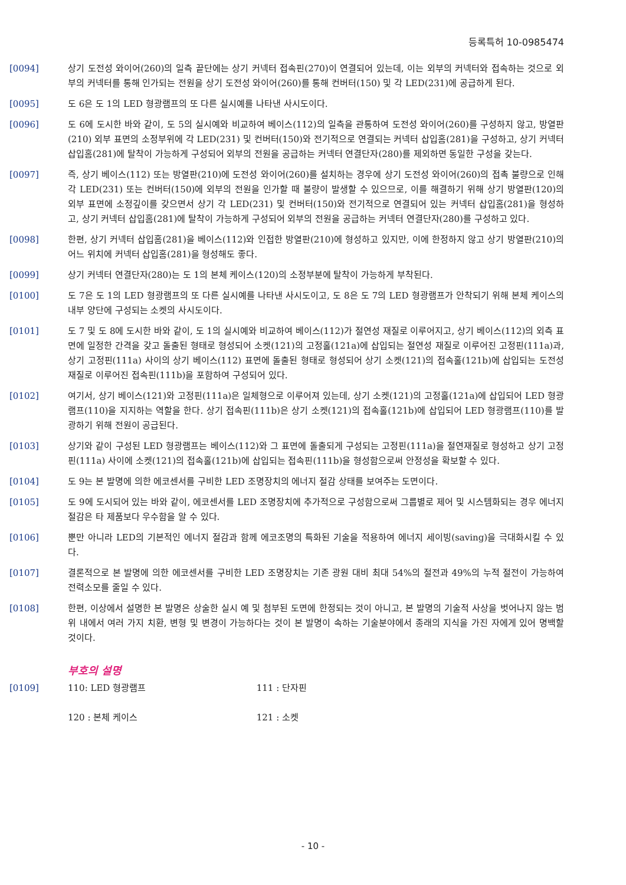등록특허 10-0985474
[0094] 상기 도전성 와이어(260)의 일측 끝단에는 상기 커넥터 접속핀(270)이 연결되어 있는데, 이는 외부의 커넥터와 접속하는 것으로 외부의 커넥터를 통해 인가되는 전원을 상기 도전성 와이어(260)를 통해 컨버터(150) 및 각 LED(231)에 공급하게 된다.
[0095] 도 6은 도 1의 LED 형광램프의 또 다른 실시예를 나타낸 사시도이다.
[0096] 도 6에 도시한 바와 같이, 도 5의 실시예와 비교하여 베이스(112)의 일측을 관통하여 도전성 와이어(260)를 구성하지 않고, 방열판(210) 외부 표면의 소정부위에 각 LED(231) 및 컨버터(150)와 전기적으로 연결되는 커넥터 삽입홈(281)을 구성하고, 상기 커넥터 삽입홈(281)에 탈착이 가능하게 구성되어 외부의 전원을 공급하는 커넥터 연결단자(280)를 제외하면 동일한 구성을 갖는다.
[0097] 즉, 상기 베이스(112) 또는 방열판(210)에 도전성 와이어(260)를 설치하는 경우에 상기 도전성 와이어(260)의 접촉 불량으로 인해 각 LED(231) 또는 컨버터(150)에 외부의 전원을 인가할 때 불량이 발생할 수 있으므로, 이를 해결하기 위해 상기 방열판(120)의 외부 표면에 소정깊이를 갖으면서 상기 각 LED(231) 및 컨버터(150)와 전기적으로 연결되어 있는 커넥터 삽입홈(281)을 형성하고, 상기 커넥터 삽입홈(281)에 탈착이 가능하게 구성되어 외부의 전원을 공급하는 커넥터 연결단자(280)를 구성하고 있다.
[0098] 한편, 상기 커넥터 삽입홈(281)을 베이스(112)와 인접한 방열판(210)에 형성하고 있지만, 이에 한정하지 않고 상기 방열판(210)의 어느 위치에 커넥터 삽입홈(281)을 형성해도 좋다.
[0099] 상기 커넥터 연결단자(280)는 도 1의 본체 케이스(120)의 소정부분에 탈착이 가능하게 부착된다.
[0100] 도 7은 도 1의 LED 형광램프의 또 다른 실시예를 나타낸 사시도이고, 도 8은 도 7의 LED 형광램프가 안착되기 위해 본체 케이스의 내부 양단에 구성되는 소켓의 사시도이다.
[0101] 도 7 및 도 8에 도시한 바와 같이, 도 1의 실시예와 비교하여 베이스(112)가 절연성 재질로 이루어지고, 상기 베이스(112)의 외측 표면에 일정한 간격을 갖고 돌출된 형태로 형성되어 소켓(121)의 고정홀(121a)에 삽입되는 절연성 재질로 이루어진 고정핀(111a)과, 상기 고정핀(111a) 사이의 상기 베이스(112) 표면에 돌출된 형태로 형성되어 상기 소켓(121)의 접속홀(121b)에 삽입되는 도전성 재질로 이루어진 접속핀(111b)을 포함하여 구성되어 있다.
[0102] 여기서, 상기 베이스(121)와 고정핀(111a)은 일체형으로 이루어져 있는데, 상기 소켓(121)의 고정홀(121a)에 삽입되어 LED 형광램프(110)을 지지하는 역할을 한다. 상기 접속핀(111b)은 상기 소켓(121)의 접속홀(121b)에 삽입되어 LED 형광램프(110)를 발광하기 위해 전원이 공급된다.
[0103] 상기와 같이 구성된 LED 형광램프는 베이스(112)와 그 표면에 돌출되게 구성되는 고정핀(111a)을 절연재질로 형성하고 상기 고정핀(111a) 사이에 소켓(121)의 접속홀(121b)에 삽입되는 접속핀(111b)을 형성함으로써 안정성을 확보할 수 있다.
[0104] 도 9는 본 발명에 의한 에코센서를 구비한 LED 조명장치의 에너지 절감 상태를 보여주는 도면이다.
[0105] 도 9에 도시되어 있는 바와 같이, 에코센서를 LED 조명장치에 추가적으로 구성함으로써 그룹별로 제어 및 시스템화되는 경우 에너지 절감은 타 제품보다 우수함을 알 수 있다.
[0106] 뿐만 아니라 LED의 기본적인 에너지 절감과 함께 에코조명의 특화된 기술을 적용하여 에너지 세이빙(saving)을 극대화시킬 수 있다.
[0107] 결론적으로 본 발명에 의한 에코센서를 구비한 LED 조명장치는 기존 광원 대비 최대 54%의 절전과 49%의 누적 절전이 가능하여 전력소모를 줄일 수 있다.
[0108] 한편, 이상에서 설명한 본 발명은 상술한 실시 예 및 첨부된 도면에 한정되는 것이 아니고, 본 발명의 기술적 사상을 벗어나지 않는 범위 내에서 여러 가지 치환, 변형 및 변경이 가능하다는 것이 본 발명이 속하는 기술분야에서 종래의 지식을 가진 자에게 있어 명백할 것이다.
부호의 설명
[0109] 110: LED 형광램프 111 : 단자핀
120 : 본체 케이스 121 : 소켓
- 10 -